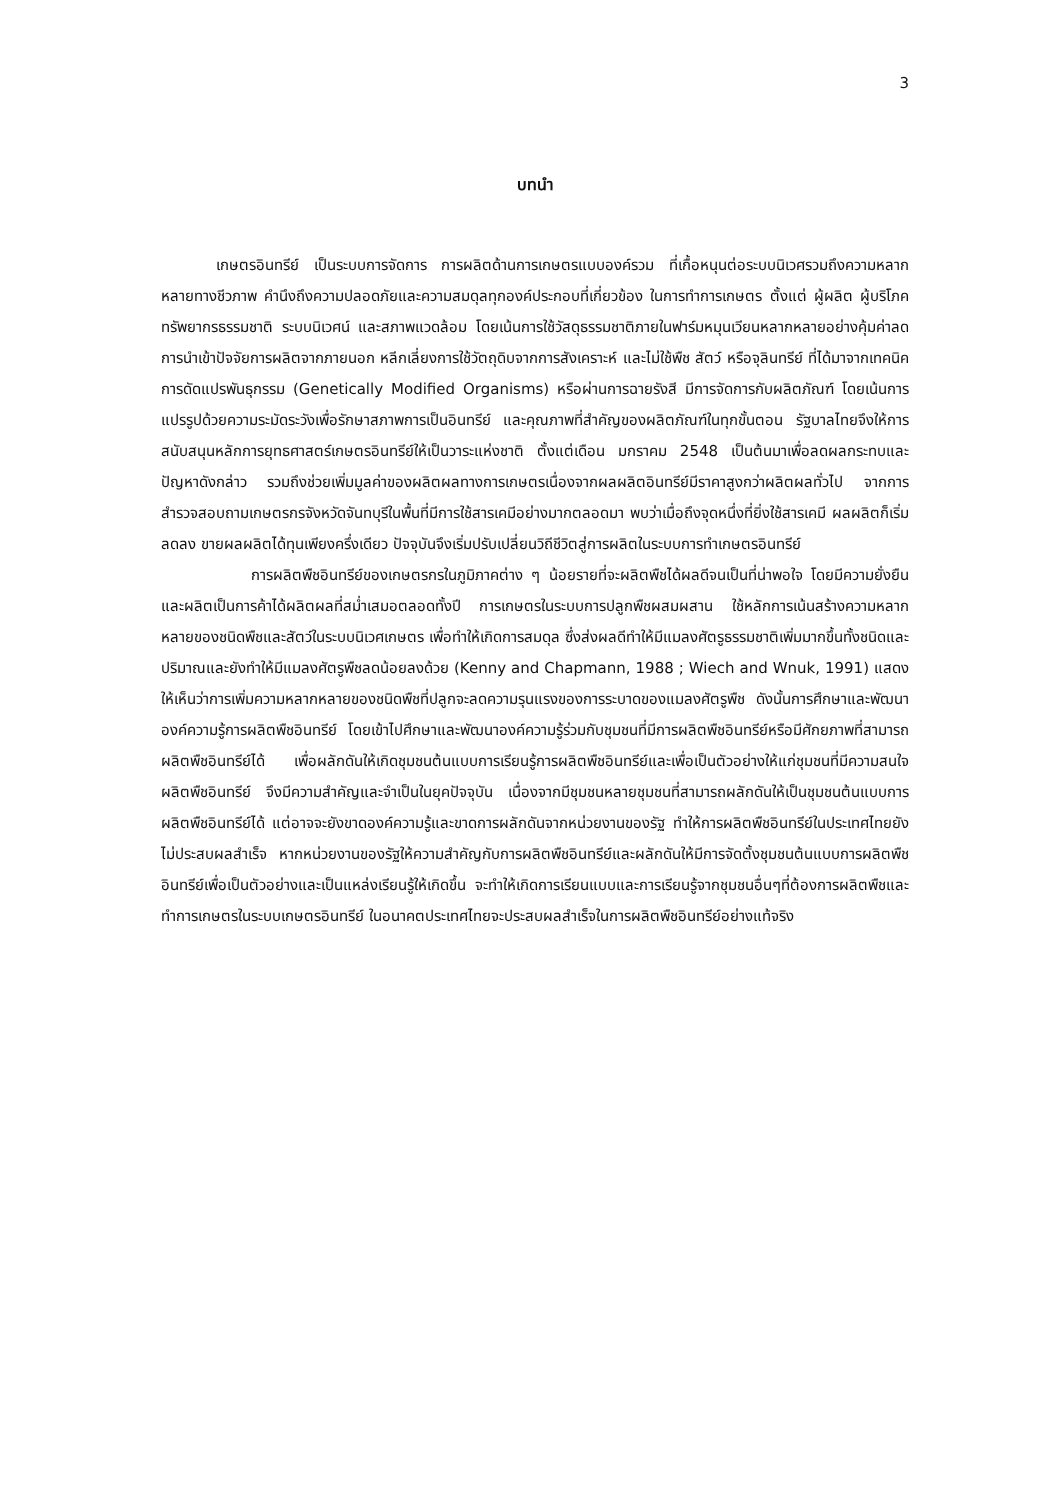3
บทนำ
เกษตรอินทรีย์ เป็นระบบการจัดการ การผลิตด้านการเกษตรแบบองค์รวม ที่เกื้อหนุนต่อระบบนิเวศรวมถึงความหลากหลายทางชีวภาพ คำนึงถึงความปลอดภัยและความสมดุลทุกองค์ประกอบที่เกี่ยวข้อง ในการทำการเกษตร ตั้งแต่ ผู้ผลิต ผู้บริโภค ทรัพยากรธรรมชาติ ระบบนิเวศน์ และสภาพแวดล้อม โดยเน้นการใช้วัสดุธรรมชาติภายในฟาร์มหมุนเวียนหลากหลายอย่างคุ้มค่าลดการนำเข้าปัจจัยการผลิตจากภายนอก หลีกเลี่ยงการใช้วัตถุดิบจากการสังเคราะห์ และไม่ใช้พืช สัตว์ หรือจุลินทรีย์ ที่ได้มาจากเทคนิคการดัดแปรพันธุกรรม (Genetically Modified Organisms) หรือผ่านการฉายรังสี มีการจัดการกับผลิตภัณฑ์ โดยเน้นการแปรรูปด้วยความระมัดระวังเพื่อรักษาสภาพการเป็นอินทรีย์ และคุณภาพที่สำคัญของผลิตภัณฑ์ในทุกขั้นตอน รัฐบาลไทยจึงให้การสนับสนุนหลักการยุทธศาสตร์เกษตรอินทรีย์ให้เป็นวาระแห่งชาติ ตั้งแต่เดือน มกราคม 2548 เป็นต้นมาเพื่อลดผลกระทบและปัญหาดังกล่าว รวมถึงช่วยเพิ่มมูลค่าของผลิตผลทางการเกษตรเนื่องจากผลผลิตอินทรีย์มีราคาสูงกว่าผลิตผลทั่วไป จากการสำรวจสอบถามเกษตรกรจังหวัดจันทบุรีในพื้นที่มีการใช้สารเคมีอย่างมากตลอดมา พบว่าเมื่อถึงจุดหนึ่งที่ยิ่งใช้สารเคมี ผลผลิตก็เริ่มลดลง ขายผลผลิตได้ทุนเพียงครึ่งเดียว ปัจจุบันจึงเริ่มปรับเปลี่ยนวิถีชีวิตสู่การผลิตในระบบการทำเกษตรอินทรีย์
การผลิตพืชอินทรีย์ของเกษตรกรในภูมิภาคต่าง ๆ น้อยรายที่จะผลิตพืชได้ผลดีจนเป็นที่น่าพอใจ โดยมีความยั่งยืนและผลิตเป็นการค้าได้ผลิตผลที่สม่ำเสมอตลอดทั้งปี การเกษตรในระบบการปลูกพืชผสมผสาน ใช้หลักการเน้นสร้างความหลากหลายของชนิดพืชและสัตว์ในระบบนิเวศเกษตร เพื่อทำให้เกิดการสมดุล ซึ่งส่งผลดีทำให้มีแมลงศัตรูธรรมชาติเพิ่มมากขึ้นทั้งชนิดและปริมาณและยังทำให้มีแมลงศัตรูพืชลดน้อยลงด้วย (Kenny and Chapmann, 1988 ; Wiech and Wnuk, 1991) แสดงให้เห็นว่าการเพิ่มความหลากหลายของชนิดพืชที่ปลูกจะลดความรุนแรงของการระบาดของแมลงศัตรูพืช ดังนั้นการศึกษาและพัฒนาองค์ความรู้การผลิตพืชอินทรีย์ โดยเข้าไปศึกษาและพัฒนาองค์ความรู้ร่วมกับชุมชนที่มีการผลิตพืชอินทรีย์หรือมีศักยภาพที่สามารถผลิตพืชอินทรีย์ได้ เพื่อผลักดันให้เกิดชุมชนต้นแบบการเรียนรู้การผลิตพืชอินทรีย์และเพื่อเป็นตัวอย่างให้แก่ชุมชนที่มีความสนใจผลิตพืชอินทรีย์ จึงมีความสำคัญและจำเป็นในยุคปัจจุบัน เนื่องจากมีชุมชนหลายชุมชนที่สามารถผลักดันให้เป็นชุมชนต้นแบบการผลิตพืชอินทรีย์ได้ แต่อาจจะยังขาดองค์ความรู้และขาดการผลักดันจากหน่วยงานของรัฐ ทำให้การผลิตพืชอินทรีย์ในประเทศไทยยังไม่ประสบผลสำเร็จ หากหน่วยงานของรัฐให้ความสำคัญกับการผลิตพืชอินทรีย์และผลักดันให้มีการจัดตั้งชุมชนต้นแบบการผลิตพืชอินทรีย์เพื่อเป็นตัวอย่างและเป็นแหล่งเรียนรู้ให้เกิดขึ้น จะทำให้เกิดการเรียนแบบและการเรียนรู้จากชุมชนอื่นๆที่ต้องการผลิตพืชและทำการเกษตรในระบบเกษตรอินทรีย์ ในอนาคตประเทศไทยจะประสบผลสำเร็จในการผลิตพืชอินทรีย์อย่างแท้จริง